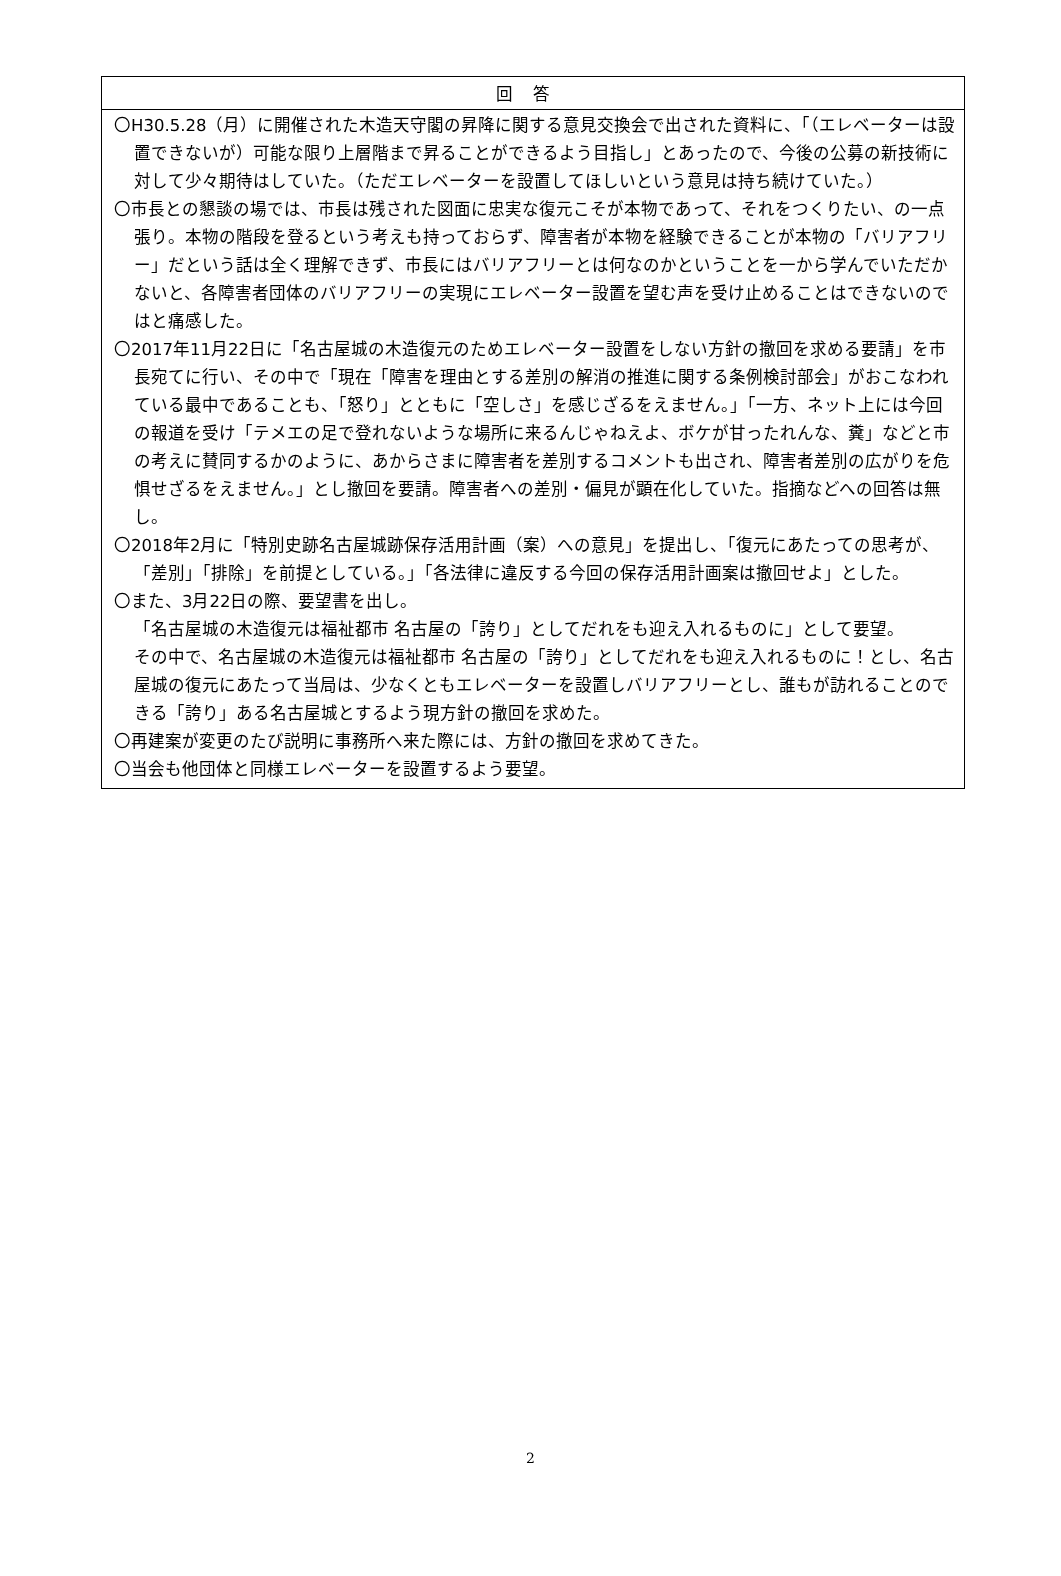| 回答 |
| --- |
| 〇H30.5.28（月）に開催された木造天守閣の昇降に関する意見交換会で出された資料に、「（エレベーターは設置できないが）可能な限り上層階まで昇ることができるよう目指し」とあったので、今後の公募の新技術に対して少々期待はしていた。（ただエレベーターを設置してほしいという意見は持ち続けていた。） 〇市長との懇談の場では、市長は残された図面に忠実な復元こそが本物であって、それをつくりたい、の一点張り。本物の階段を登るという考えも持っておらず、障害者が本物を経験できることが本物の「バリアフリー」だという話は全く理解できず、市長にはバリアフリーとは何なのかということを一から学んでいただかないと、各障害者団体のバリアフリーの実現にエレベーター設置を望む声を受け止めることはできないのではと痛感した。 〇2017年11月22日に「名古屋城の木造復元のためエレベーター設置をしない方針の撤回を求める要請」を市長宛てに行い、その中で「現在「障害を理由とする差別の解消の推進に関する条例検討部会」がおこなわれている最中であることも、「怒り」とともに「空しさ」を感じざるをえません。」「一方、ネット上には今回の報道を受け「テメエの足で登れないような場所に来るんじゃねえよ、ボケが甘ったれんな、糞」などと市の考えに賛同するかのように、あからさまに障害者を差別するコメントも出され、障害者差別の広がりを危惧せざるをえません。」とし撤回を要請。障害者への差別・偏見が顕在化していた。指摘などへの回答は無し。 〇2018年2月に「特別史跡名古屋城跡保存活用計画（案）への意見」を提出し、「復元にあたっての思考が、「差別」「排除」を前提としている。」「各法律に違反する今回の保存活用計画案は撤回せよ」とした。 〇また、3月22日の際、要望書を出し。 「名古屋城の木造復元は福祉都市 名古屋の「誇り」としてだれをも迎え入れるものに」として要望。 その中で、名古屋城の木造復元は福祉都市 名古屋の「誇り」としてだれをも迎え入れるものに！とし、名古屋城の復元にあたって当局は、少なくともエレベーターを設置しバリアフリーとし、誰もが訪れることのできる「誇り」ある名古屋城とするよう現方針の撤回を求めた。 〇再建案が変更のたび説明に事務所へ来た際には、方針の撤回を求めてきた。 〇当会も他団体と同様エレベーターを設置するよう要望。 |
2